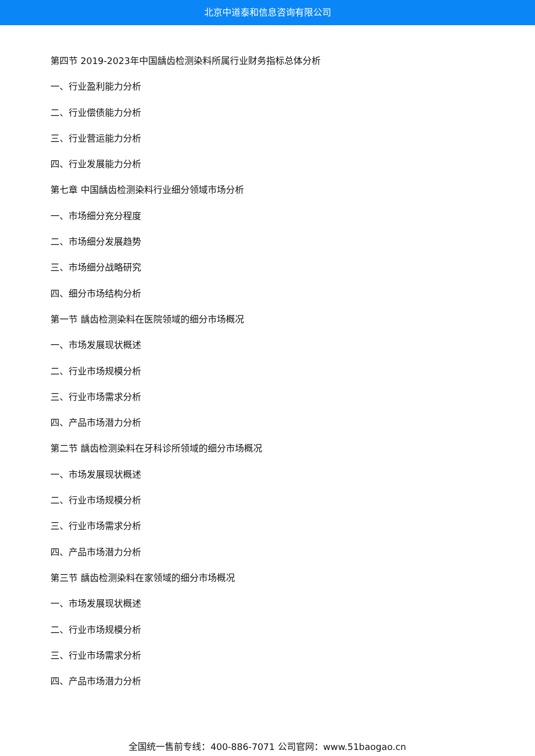北京中道泰和信息咨询有限公司
第四节 2019-2023年中国龋齿检测染料所属行业财务指标总体分析
一、行业盈利能力分析
二、行业偿债能力分析
三、行业营运能力分析
四、行业发展能力分析
第七章 中国龋齿检测染料行业细分领域市场分析
一、市场细分充分程度
二、市场细分发展趋势
三、市场细分战略研究
四、细分市场结构分析
第一节 龋齿检测染料在医院领域的细分市场概况
一、市场发展现状概述
二、行业市场规模分析
三、行业市场需求分析
四、产品市场潜力分析
第二节 龋齿检测染料在牙科诊所领域的细分市场概况
一、市场发展现状概述
二、行业市场规模分析
三、行业市场需求分析
四、产品市场潜力分析
第三节 龋齿检测染料在家领域的细分市场概况
一、市场发展现状概述
二、行业市场规模分析
三、行业市场需求分析
四、产品市场潜力分析
全国统一售前专线：400-886-7071 公司官网：www.51baogao.cn